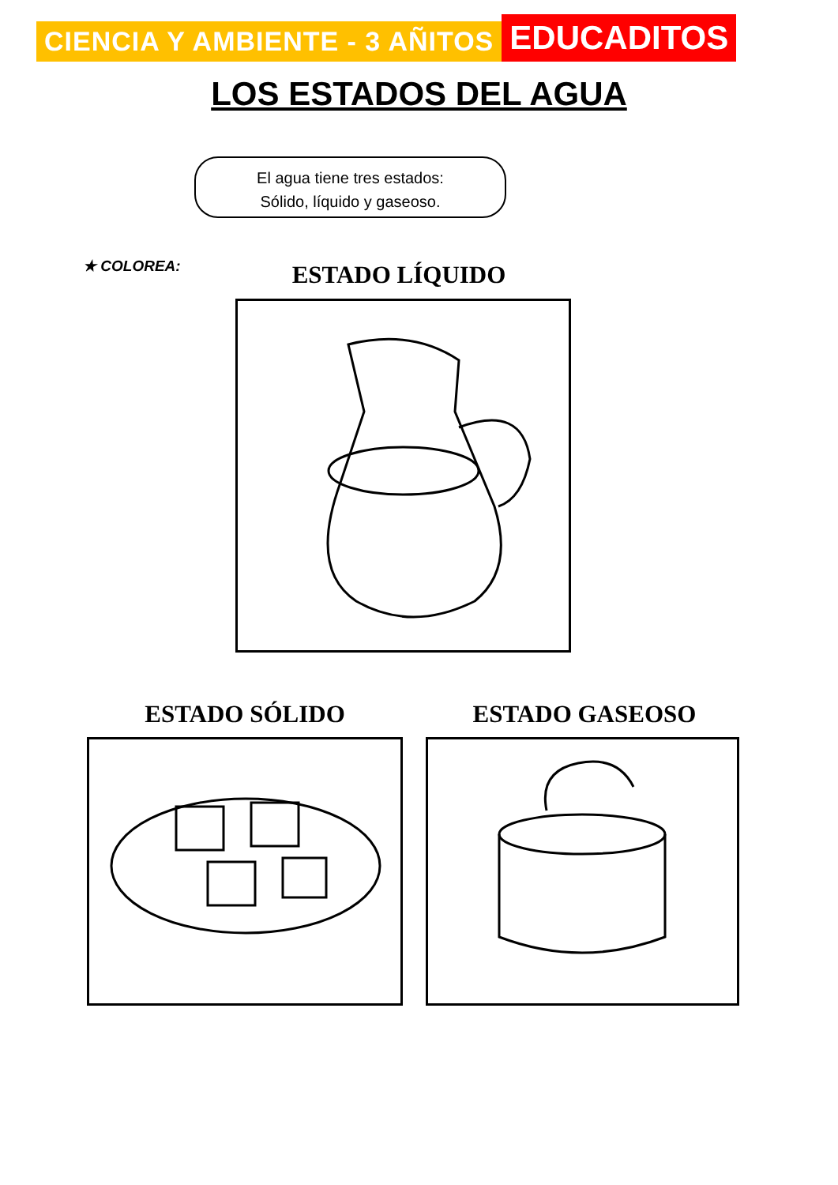CIENCIA Y AMBIENTE - 3 AÑITOS
EDUCADITOS
LOS ESTADOS DEL AGUA
El agua tiene tres estados:
Sólido, líquido y gaseoso.
★ COLOREA: ESTADO LÍQUIDO
ESTADO SÓLIDO ESTADO GASEOSO